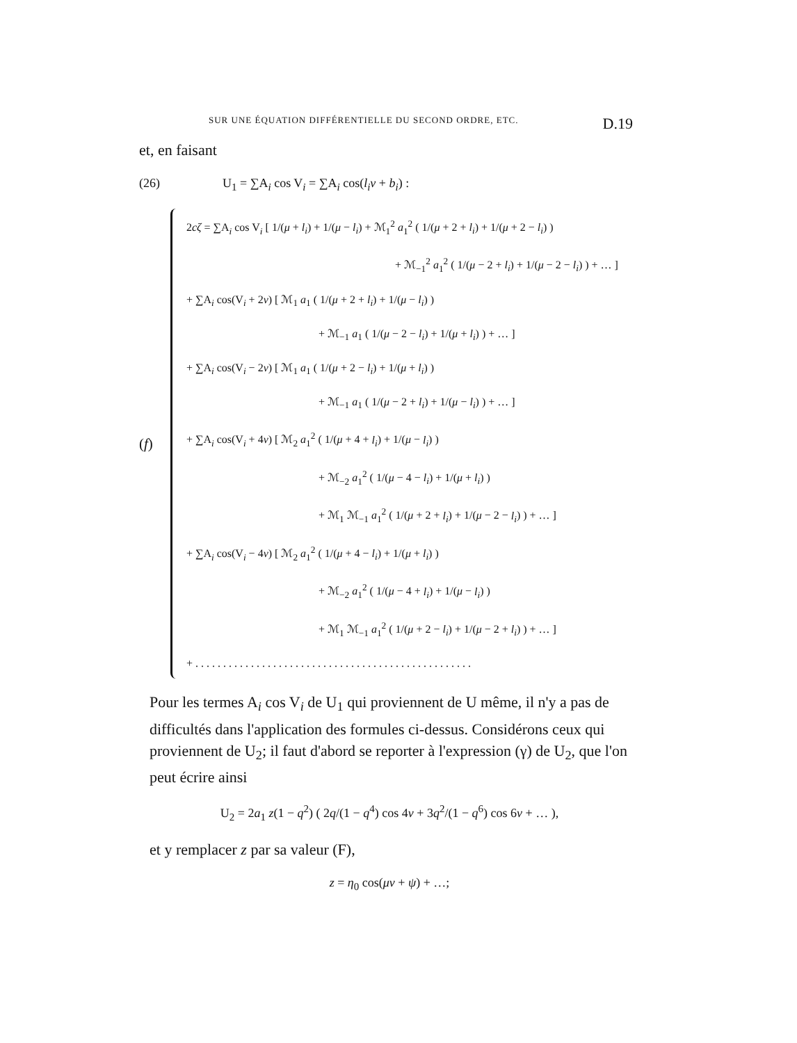SUR UNE ÉQUATION DIFFÉRENTIELLE DU SECOND ORDRE, ETC. D.19
et, en faisant
(26) U<sub>1</sub> = ∑A<sub>i</sub> cos V<sub>i</sub> = ∑A<sub>i</sub> cos(l<sub>i</sub>v + b<sub>i</sub>) :
(f)
2cζ = ∑A<sub>i</sub> cos V<sub>i</sub> [ 1/(μ + l<sub>i</sub>) + 1/(μ − l<sub>i</sub>) + ℳ<sub>1</sub><sup>2</sup> a<sub>1</sub><sup>2</sup> ( 1/(μ + 2 + l<sub>i</sub>) + 1/(μ + 2 − l<sub>i</sub>) )
+ ℳ<sub>−1</sub><sup>2</sup> a<sub>1</sub><sup>2</sup> ( 1/(μ − 2 + l<sub>i</sub>) + 1/(μ − 2 − l<sub>i</sub>) ) + … ]
+ ∑A<sub>i</sub> cos(V<sub>i</sub> + 2v) [ ℳ<sub>1</sub> a<sub>1</sub> ( 1/(μ + 2 + l<sub>i</sub>) + 1/(μ − l<sub>i</sub>) )
+ ℳ<sub>−1</sub> a<sub>1</sub> ( 1/(μ − 2 − l<sub>i</sub>) + 1/(μ + l<sub>i</sub>) ) + … ]
+ ∑A<sub>i</sub> cos(V<sub>i</sub> − 2v) [ ℳ<sub>1</sub> a<sub>1</sub> ( 1/(μ + 2 − l<sub>i</sub>) + 1/(μ + l<sub>i</sub>) )
+ ℳ<sub>−1</sub> a<sub>1</sub> ( 1/(μ − 2 + l<sub>i</sub>) + 1/(μ − l<sub>i</sub>) ) + … ]
+ ∑A<sub>i</sub> cos(V<sub>i</sub> + 4v) [ ℳ<sub>2</sub> a<sub>1</sub><sup>2</sup> ( 1/(μ + 4 + l<sub>i</sub>) + 1/(μ − l<sub>i</sub>) )
+ ℳ<sub>−2</sub> a<sub>1</sub><sup>2</sup> ( 1/(μ − 4 − l<sub>i</sub>) + 1/(μ + l<sub>i</sub>) )
+ ℳ<sub>1</sub> ℳ<sub>−1</sub> a<sub>1</sub><sup>2</sup> ( 1/(μ + 2 + l<sub>i</sub>) + 1/(μ − 2 − l<sub>i</sub>) ) + … ]
+ ∑A<sub>i</sub> cos(V<sub>i</sub> − 4v) [ ℳ<sub>2</sub> a<sub>1</sub><sup>2</sup> ( 1/(μ + 4 − l<sub>i</sub>) + 1/(μ + l<sub>i</sub>) )
+ ℳ<sub>−2</sub> a<sub>1</sub><sup>2</sup> ( 1/(μ − 4 + l<sub>i</sub>) + 1/(μ − l<sub>i</sub>) )
+ ℳ<sub>1</sub> ℳ<sub>−1</sub> a<sub>1</sub><sup>2</sup> ( 1/(μ + 2 − l<sub>i</sub>) + 1/(μ − 2 + l<sub>i</sub>) ) + … ]
+ . . . . . . . . . . . . . . . . . . . . . . . . . . . . . . . . . . . . . . . . . . . . . . . . . .
Pour les termes A<sub>i</sub> cos V<sub>i</sub> de U<sub>1</sub> qui proviennent de U même, il n'y a pas de difficultés dans l'application des formules ci-dessus. Considérons ceux qui proviennent de U<sub>2</sub>; il faut d'abord se reporter à l'expression (γ) de U<sub>2</sub>, que l'on peut écrire ainsi
U<sub>2</sub> = 2a<sub>1</sub> z(1 − q<sup>2</sup>) ( 2q/(1 − q<sup>4</sup>) cos 4v + 3q<sup>2</sup>/(1 − q<sup>6</sup>) cos 6v + … ),
et y remplacer z par sa valeur (F),
z = η<sub>0</sub> cos(μv + ψ) + …;